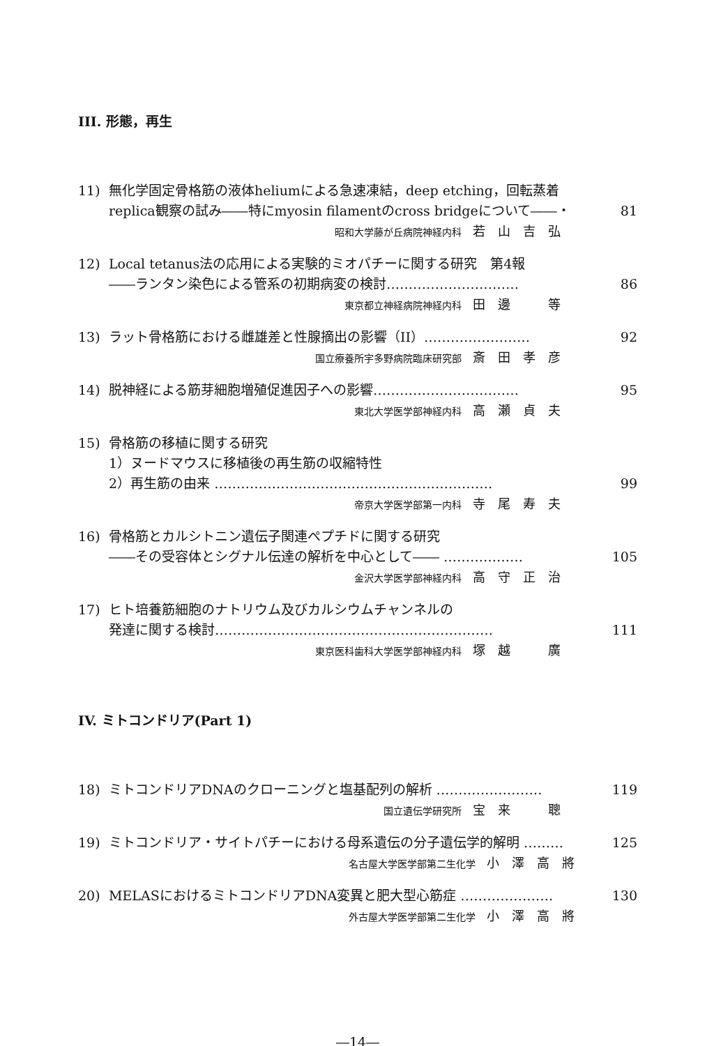III. 形態，再生
11) 無化学固定骨格筋の液体heliumによる急速凍結，deep etching，回転蒸着
replica観察の試み――特にmyosin filamentのcross bridgeについて――・ 81
昭和大学藤が丘病院神経内科 若　山　吉　弘
12) Local tetanus法の応用による実験的ミオパチーに関する研究　第4報
――ランタン染色による管系の初期病変の検討………………………… 86
東京都立神経病院神経内科 田　邊　　　等
13) ラット骨格筋における雌雄差と性腺摘出の影響（II）…………………… 92
国立療養所宇多野病院臨床研究部 斎　田　孝　彦
14) 脱神経による筋芽細胞増殖促進因子への影響…………………………… 95
東北大学医学部神経内科 高　瀬　貞　夫
15) 骨格筋の移植に関する研究
1）ヌードマウスに移植後の再生筋の収縮特性
2）再生筋の由来 ……………………………………………………… 99
帝京大学医学部第一内科 寺　尾　寿　夫
16) 骨格筋とカルシトニン遺伝子関連ペプチドに関する研究
――その受容体とシグナル伝達の解析を中心として―― ……………… 105
金沢大学医学部神経内科 高　守　正　治
17) ヒト培養筋細胞のナトリウム及びカルシウムチャンネルの
発達に関する検討……………………………………………………… 111
東京医科歯科大学医学部神経内科 塚　越　　　廣
IV. ミトコンドリア(Part 1)
18) ミトコンドリアDNAのクローニングと塩基配列の解析 …………………… 119
国立遺伝学研究所 宝　来　　　聰
19) ミトコンドリア・サイトパチーにおける母系遺伝の分子遺伝学的解明 ……… 125
名古屋大学医学部第二生化学 小　澤　高　將
20) MELASにおけるミトコンドリアDNA変異と肥大型心筋症 ………………… 130
外古屋大学医学部第二生化学 小　澤　高　將
―14―